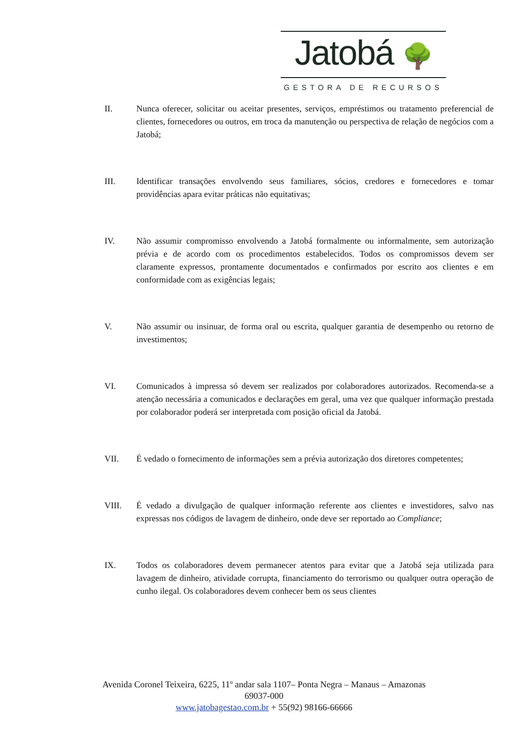Jatobá 🌳
GESTORA DE RECURSOS
II. Nunca oferecer, solicitar ou aceitar presentes, serviços, empréstimos ou tratamento preferencial de clientes, fornecedores ou outros, em troca da manutenção ou perspectiva de relação de negócios com a Jatobá;
III. Identificar transações envolvendo seus familiares, sócios, credores e fornecedores e tomar providências apara evitar práticas não equitativas;
IV. Não assumir compromisso envolvendo a Jatobá formalmente ou informalmente, sem autorização prévia e de acordo com os procedimentos estabelecidos. Todos os compromissos devem ser claramente expressos, prontamente documentados e confirmados por escrito aos clientes e em conformidade com as exigências legais;
V. Não assumir ou insinuar, de forma oral ou escrita, qualquer garantia de desempenho ou retorno de investimentos;
VI. Comunicados à impressa só devem ser realizados por colaboradores autorizados. Recomenda-se a atenção necessária a comunicados e declarações em geral, uma vez que qualquer informação prestada por colaborador poderá ser interpretada com posição oficial da Jatobá.
VII. É vedado o fornecimento de informações sem a prévia autorização dos diretores competentes;
VIII. É vedado a divulgação de qualquer informação referente aos clientes e investidores, salvo nas expressas nos códigos de lavagem de dinheiro, onde deve ser reportado ao Compliance;
IX. Todos os colaboradores devem permanecer atentos para evitar que a Jatobá seja utilizada para lavagem de dinheiro, atividade corrupta, financiamento do terrorismo ou qualquer outra operação de cunho ilegal. Os colaboradores devem conhecer bem os seus clientes
Avenida Coronel Teixeira, 6225, 11º andar sala 1107– Ponta Negra – Manaus – Amazonas
69037-000
www.jatobagestao.com.br + 55(92) 98166-66666